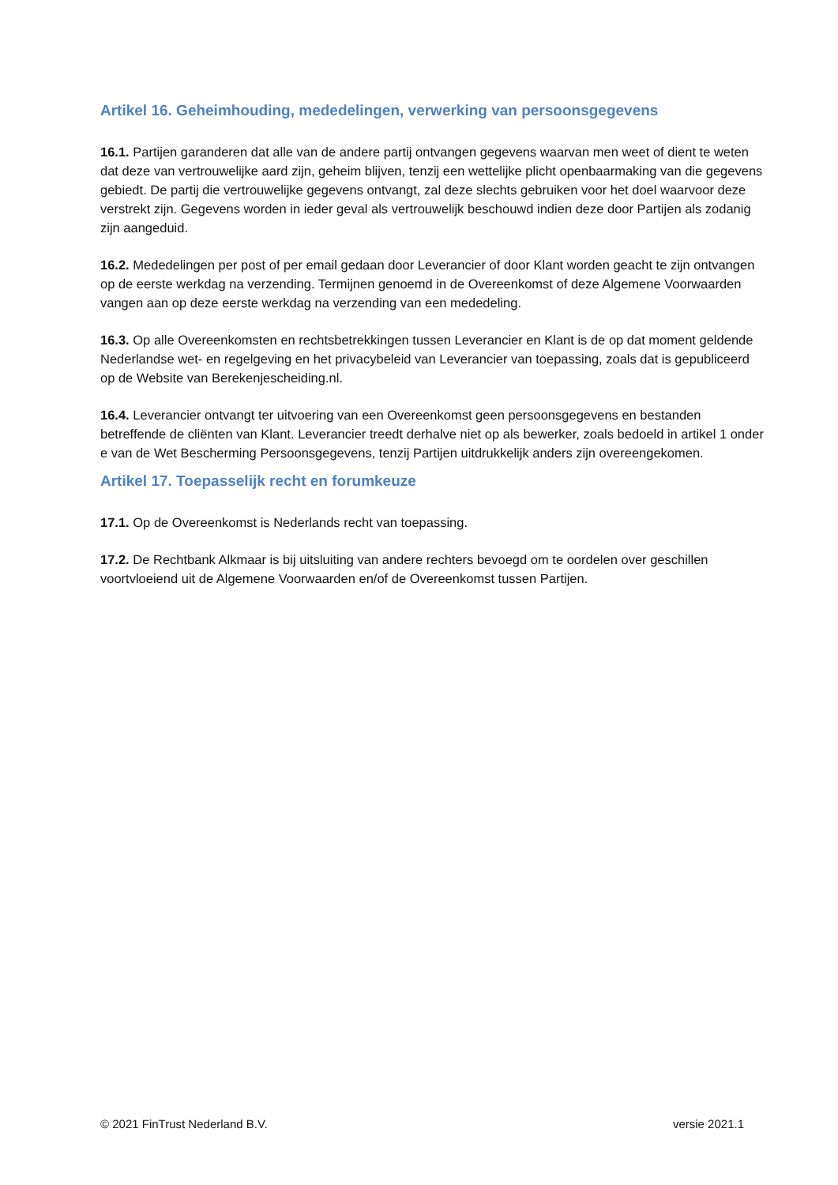Artikel 16. Geheimhouding, mededelingen, verwerking van persoonsgegevens
16.1. Partijen garanderen dat alle van de andere partij ontvangen gegevens waarvan men weet of dient te weten dat deze van vertrouwelijke aard zijn, geheim blijven, tenzij een wettelijke plicht openbaarmaking van die gegevens gebiedt. De partij die vertrouwelijke gegevens ontvangt, zal deze slechts gebruiken voor het doel waarvoor deze verstrekt zijn. Gegevens worden in ieder geval als vertrouwelijk beschouwd indien deze door Partijen als zodanig zijn aangeduid.
16.2. Mededelingen per post of per email gedaan door Leverancier of door Klant worden geacht te zijn ontvangen op de eerste werkdag na verzending. Termijnen genoemd in de Overeenkomst of deze Algemene Voorwaarden vangen aan op deze eerste werkdag na verzending van een mededeling.
16.3. Op alle Overeenkomsten en rechtsbetrekkingen tussen Leverancier en Klant is de op dat moment geldende Nederlandse wet- en regelgeving en het privacybeleid van Leverancier van toepassing, zoals dat is gepubliceerd op de Website van Berekenjescheiding.nl.
16.4. Leverancier ontvangt ter uitvoering van een Overeenkomst geen persoonsgegevens en bestanden betreffende de cliënten van Klant. Leverancier treedt derhalve niet op als bewerker, zoals bedoeld in artikel 1 onder e van de Wet Bescherming Persoonsgegevens, tenzij Partijen uitdrukkelijk anders zijn overeengekomen.
Artikel 17. Toepasselijk recht en forumkeuze
17.1. Op de Overeenkomst is Nederlands recht van toepassing.
17.2. De Rechtbank Alkmaar is bij uitsluiting van andere rechters bevoegd om te oordelen over geschillen voortvloeiend uit de Algemene Voorwaarden en/of de Overeenkomst tussen Partijen.
© 2021 FinTrust Nederland B.V. versie 2021.1